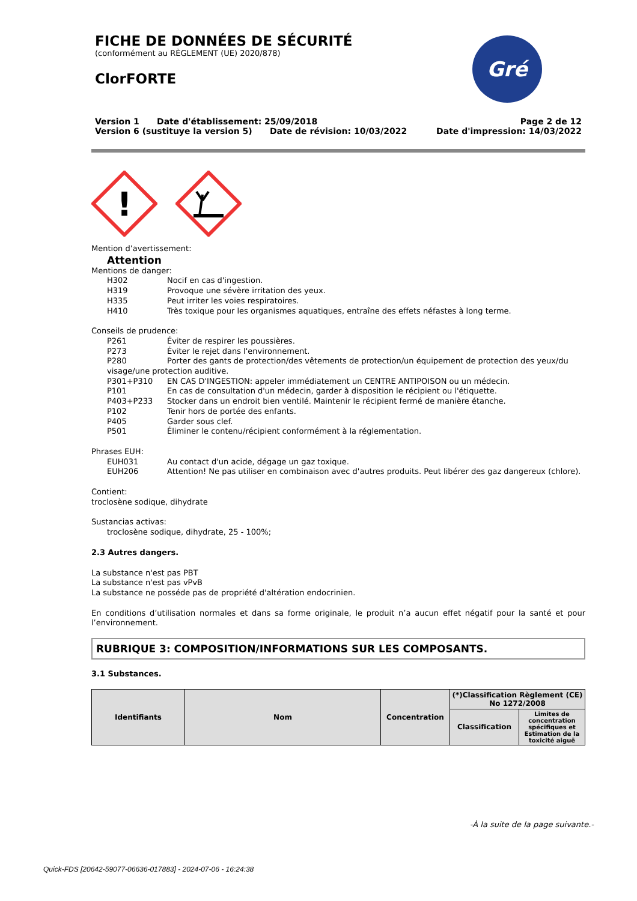Gré
FICHE DE DONNÉES DE SÉCURITÉ
(conformément au RÈGLEMENT (UE) 2020/878)
ClorFORTE
Version 1 Date d'établissement: 25/09/2018
Version 6 (sustituye la version 5) Date de révision: 10/03/2022
Page 2 de 12
Date d'impression: 14/03/2022
!
Mention d’avertissement:
Attention
Mentions de danger:
H302 Nocif en cas d'ingestion.
H319 Provoque une sévère irritation des yeux.
H335 Peut irriter les voies respiratoires.
H410 Très toxique pour les organismes aquatiques, entraîne des effets néfastes à long terme.
Conseils de prudence:
P261 Éviter de respirer les poussières.
P273 Éviter le rejet dans l'environnement.
P280 Porter des gants de protection/des vêtements de protection/un équipement de protection des yeux/du
visage/une protection auditive.
P301+P310 EN CAS D'INGESTION: appeler immédiatement un CENTRE ANTIPOISON ou un médecin.
P101 En cas de consultation d'un médecin, garder à disposition le récipient ou l'étiquette.
P403+P233 Stocker dans un endroit bien ventilé. Maintenir le récipient fermé de manière étanche.
P102 Tenir hors de portée des enfants.
P405 Garder sous clef.
P501 Éliminer le contenu/récipient conformément à la réglementation.
Phrases EUH:
EUH031 Au contact d'un acide, dégage un gaz toxique.
EUH206 Attention! Ne pas utiliser en combinaison avec d'autres produits. Peut libérer des gaz dangereux (chlore).
Contient:
troclosène sodique, dihydrate
Sustancias activas:
troclosène sodique, dihydrate, 25 - 100%;
2.3 Autres dangers.
La substance n'est pas PBT
La substance n'est pas vPvB
La substance ne posséde pas de propriété d'altération endocrinien.
En conditions d’utilisation normales et dans sa forme originale, le produit n’a aucun effet négatif pour la santé et pour l’environnement.
RUBRIQUE 3: COMPOSITION/INFORMATIONS SUR LES COMPOSANTS.
3.1 Substances.
| Identifiants | Nom | Concentration | (*)Classification Règlement (CE) No 1272/2008 | |
| --- | --- | --- | --- | --- |
| | | | Classification | Limites de concentration spécifiques et Estimation de la toxicité aiguë |
-À la suite de la page suivante.-
Quick-FDS [20642-59077-06636-017883] - 2024-07-06 - 16:24:38